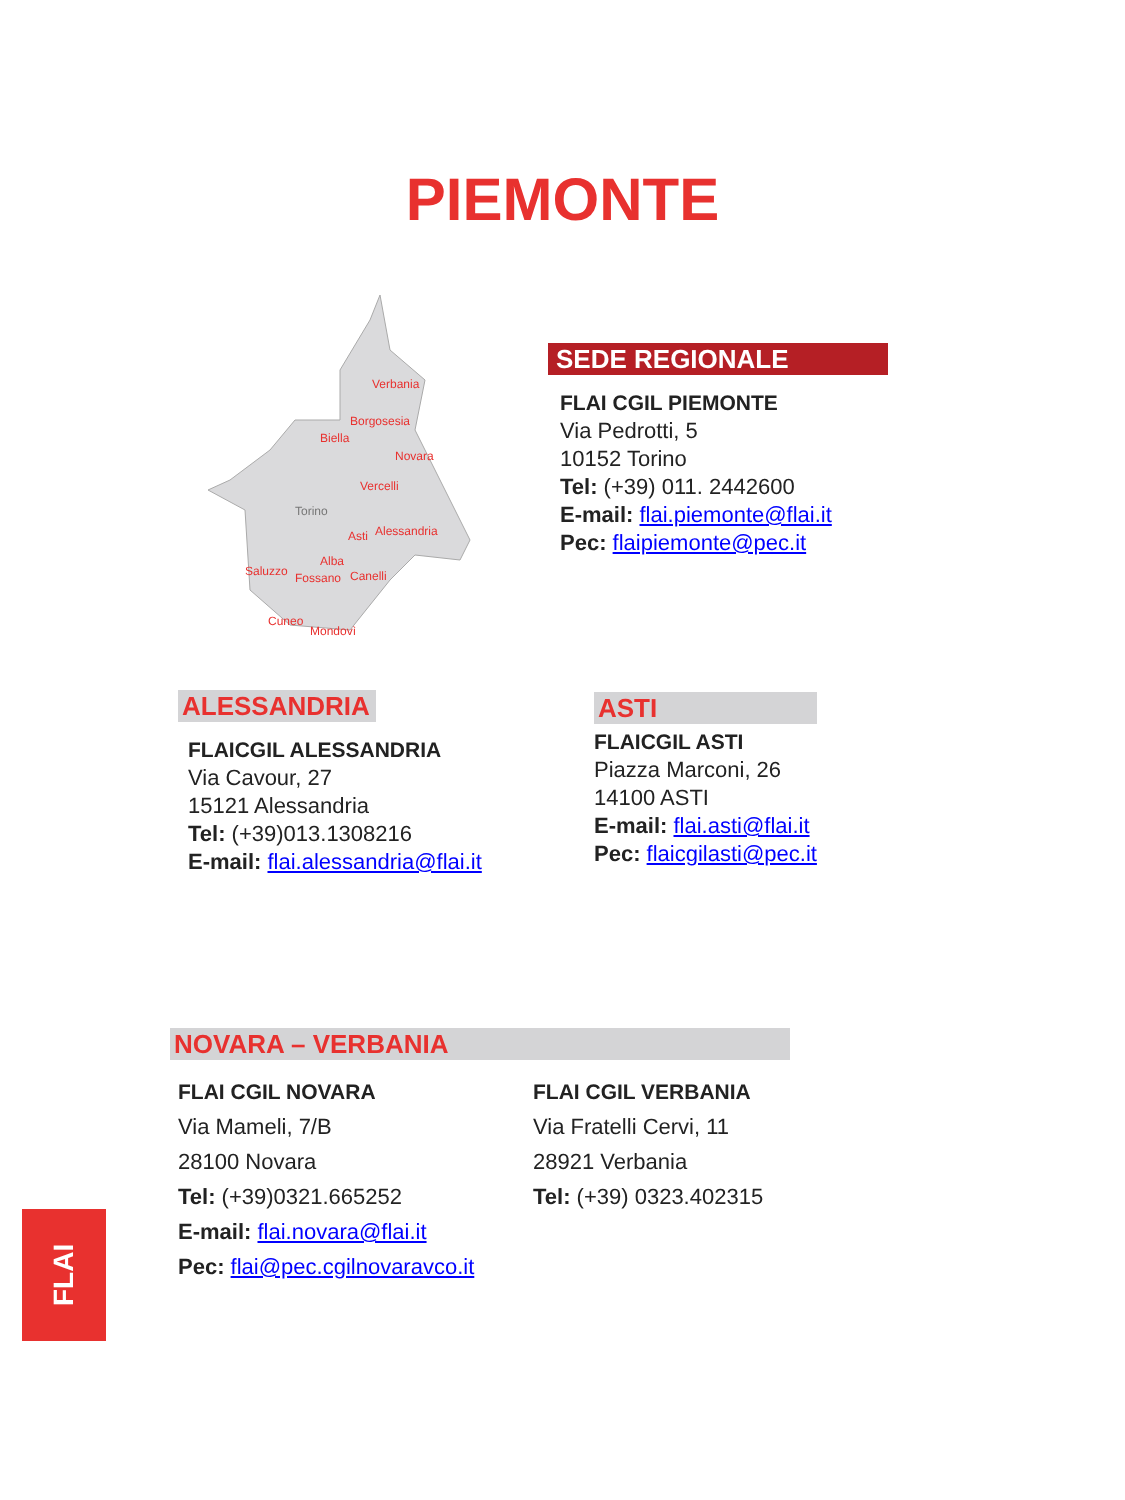PIEMONTE
Verbania
Borgosesia
Biella
Novara
Vercelli
Torino
Asti
Alessandria
Saluzzo
Alba
Fossano
Canelli
Cuneo
Mondovì
SEDE REGIONALE
FLAI CGIL PIEMONTE
Via Pedrotti, 5
10152 Torino
Tel: (+39) 011. 2442600
E-mail: flai.piemonte@flai.it
Pec: flaipiemonte@pec.it
ALESSANDRIA
FLAICGIL ALESSANDRIA
Via Cavour, 27
15121 Alessandria
Tel: (+39)013.1308216
E-mail: flai.alessandria@flai.it
ASTI
FLAICGIL ASTI
Piazza Marconi, 26
14100 ASTI
E-mail: flai.asti@flai.it
Pec: flaicgilasti@pec.it
NOVARA – VERBANIA
FLAI CGIL NOVARA
Via Mameli, 7/B
28100 Novara
Tel: (+39)0321.665252
E-mail: flai.novara@flai.it
Pec: flai@pec.cgilnovaravco.it
FLAI CGIL VERBANIA
Via Fratelli Cervi, 11
28921 Verbania
Tel: (+39) 0323.402315
FLAI